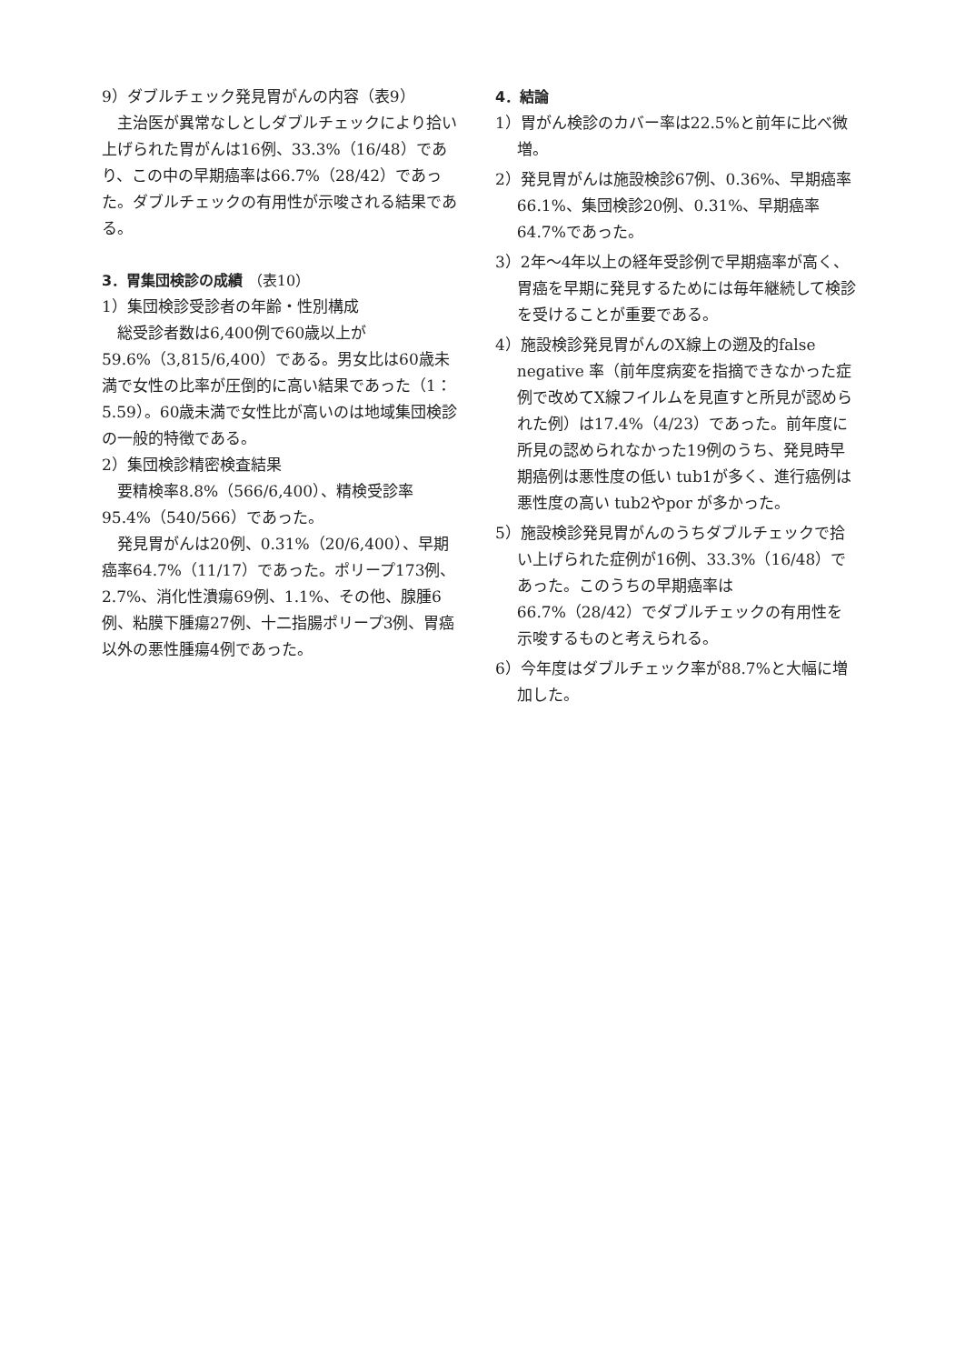9）ダブルチェック発見胃がんの内容（表9）
主治医が異常なしとしダブルチェックにより拾い上げられた胃がんは16例、33.3%（16/48）であり、この中の早期癌率は66.7%（28/42）であった。ダブルチェックの有用性が示唆される結果である。
3．胃集団検診の成績 （表10）
1）集団検診受診者の年齢・性別構成
総受診者数は6,400例で60歳以上が59.6%（3,815/6,400）である。男女比は60歳未満で女性の比率が圧倒的に高い結果であった（1：5.59）。60歳未満で女性比が高いのは地域集団検診の一般的特徴である。
2）集団検診精密検査結果
要精検率8.8%（566/6,400）、精検受診率95.4%（540/566）であった。
発見胃がんは20例、0.31%（20/6,400）、早期癌率64.7%（11/17）であった。ポリープ173例、2.7%、消化性潰瘍69例、1.1%、その他、腺腫6例、粘膜下腫瘍27例、十二指腸ポリープ3例、胃癌以外の悪性腫瘍4例であった。
4．結論
1）胃がん検診のカバー率は22.5%と前年に比べ微増。
2）発見胃がんは施設検診67例、0.36%、早期癌率66.1%、集団検診20例、0.31%、早期癌率64.7%であった。
3）2年～4年以上の経年受診例で早期癌率が高く、胃癌を早期に発見するためには毎年継続して検診を受けることが重要である。
4）施設検診発見胃がんのX線上の遡及的false negative 率（前年度病変を指摘できなかった症例で改めてX線フイルムを見直すと所見が認められた例）は17.4%（4/23）であった。前年度に所見の認められなかった19例のうち、発見時早期癌例は悪性度の低い tub1が多く、進行癌例は悪性度の高い tub2やpor が多かった。
5）施設検診発見胃がんのうちダブルチェックで拾い上げられた症例が16例、33.3%（16/48）であった。このうちの早期癌率は66.7%（28/42）でダブルチェックの有用性を示唆するものと考えられる。
6）今年度はダブルチェック率が88.7%と大幅に増加した。